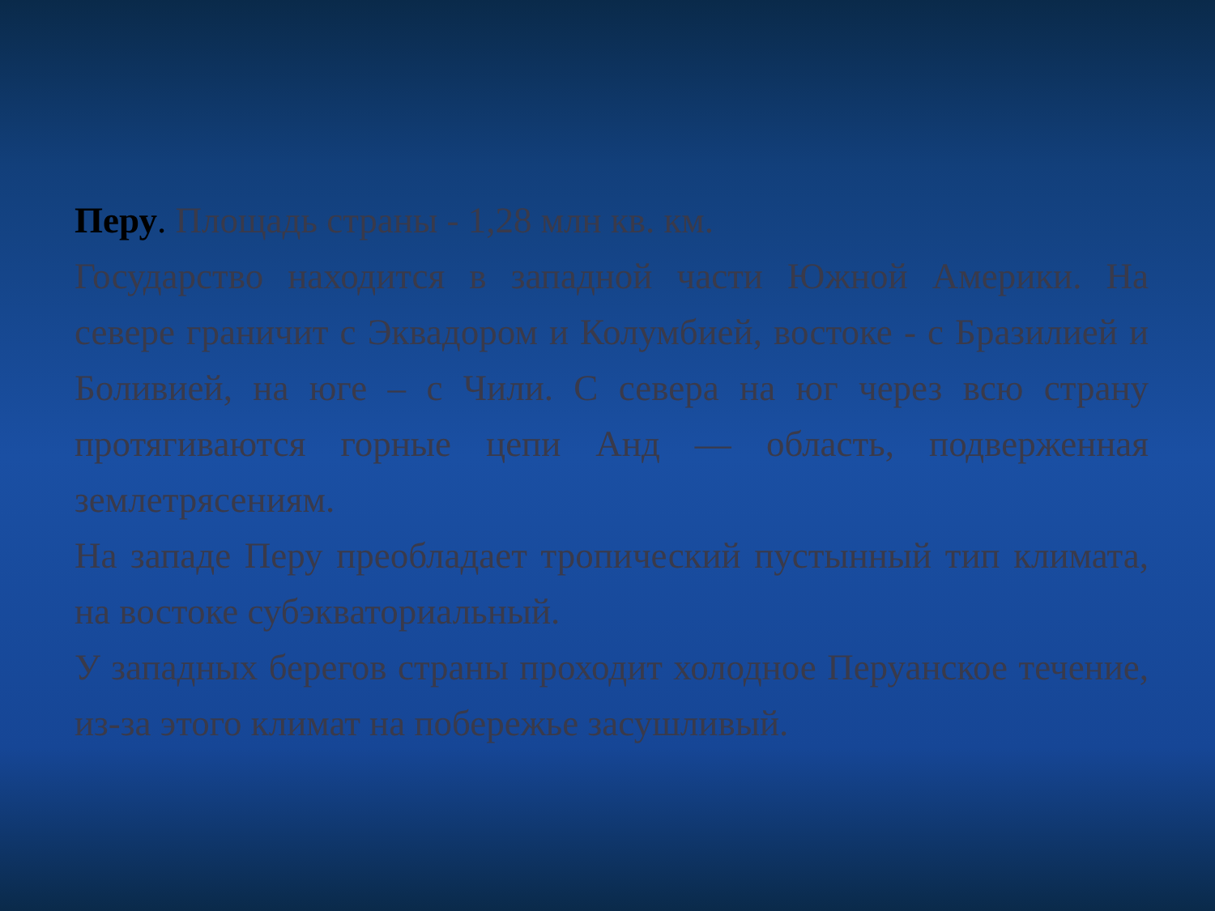Перу. Площадь страны - 1,28 млн кв. км.
Государство находится в западной части Южной Америки. На севере граничит с Эквадором и Колумбией, востоке - с Бразилией и Боливией, на юге – с Чили. С севера на юг через всю страну протягиваются горные цепи Анд — область, подверженная землетрясениям.
На западе Перу преобладает тропический пустынный тип климата, на востоке субэкваториальный.
У западных берегов страны проходит холодное Перуанское течение, из-за этого климат на побережье засушливый.